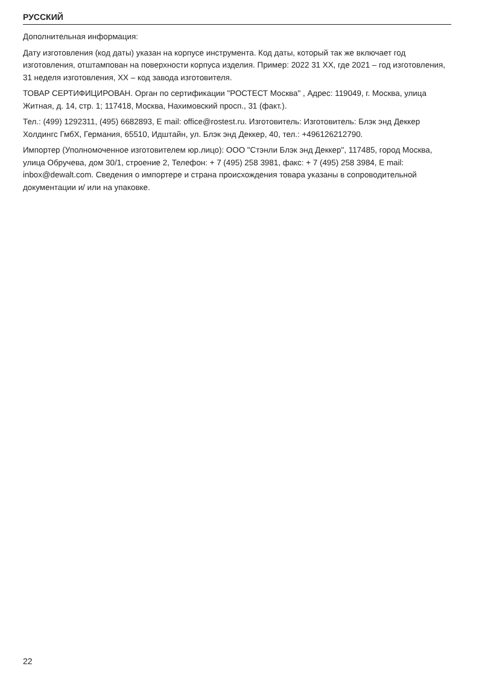РУССКИЙ
Дополнительная информация:
Дату изготовления (код даты) указан на корпусе инструмента. Код даты, который так же включает год изготовления, отштампован на поверхности корпуса изделия. Пример: 2022 31 XX, где 2021 – год изготовления, 31 неделя изготовления, XX – код завода изготовителя.
ТОВАР СЕРТИФИЦИРОВАН. Орган по сертификации "РОСТЕСТ Москва" , Адрес: 119049, г. Москва, улица Житная, д. 14, стр. 1; 117418, Москва, Нахимовский просп., 31 (факт.).
Тел.: (499) 1292311, (495) 6682893, E mail: office@rostest.ru. Изготовитель: Изготовитель: Блэк энд Деккер Холдингс ГмбХ, Германия, 65510, Идштайн, ул. Блэк энд Деккер, 40, тел.: +496126212790.
Импортер (Уполномоченное изготовителем юр.лицо): ООО "Стэнли Блэк энд Деккер", 117485, город Москва, улица Обручева, дом 30/1, строение 2, Телефон: + 7 (495) 258 3981, факс: + 7 (495) 258 3984, E mail: inbox@dewalt.com. Сведения о импортере и страна происхождения товара указаны в сопроводительной документации и/ или на упаковке.
22